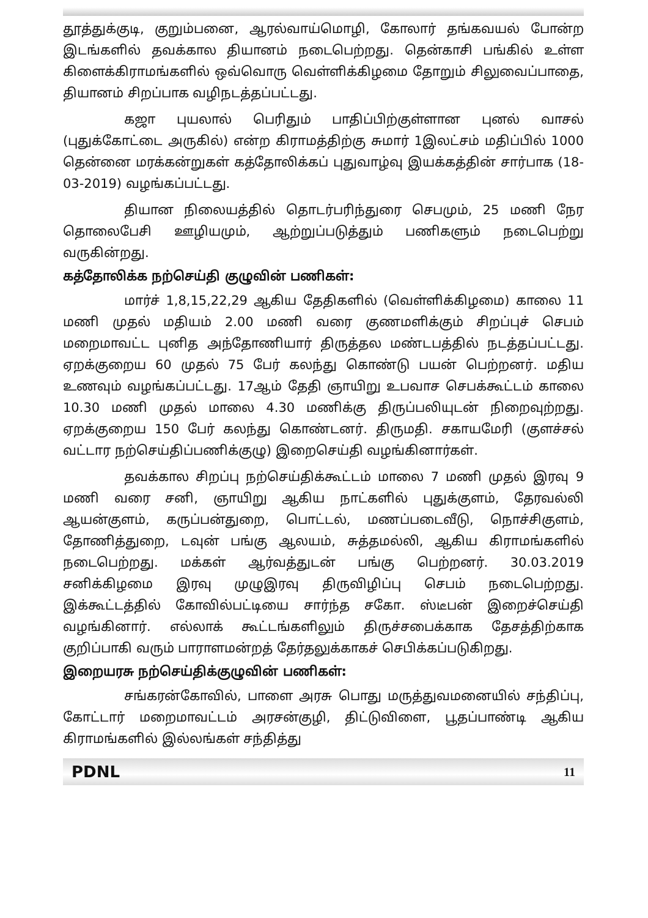தூத்துக்குடி, குறும்பனை, ஆரல்வாய்மொழி, கோலார் தங்கவயல் போன்ற இடங்களில் தவக்கால தியானம் நடைபெற்றது. தென்காசி பங்கில் உள்ள கிளைக்கிராமங்களில் ஒவ்வொரு வெள்ளிக்கிழமை தோறும் சிலுவைப்பாதை, தியானம் சிறப்பாக வழிநடத்தப்பட்டது.
கஜா புயலால் பெரிதும் பாதிப்பிற்குள்ளான புனல் வாசல் (புதுக்கோட்டை அருகில்) என்ற கிராமத்திற்கு சுமார் 1இலட்சம் மதிப்பில் 1000 தென்னை மரக்கன்றுகள் கத்தோலிக்கப் புதுவாழ்வு இயக்கத்தின் சார்பாக (18-03-2019) வழங்கப்பட்டது.
தியான நிலையத்தில் தொடர்பரிந்துரை செபமும், 25 மணி நேர தொலைபேசி ஊழியமும், ஆற்றுப்படுத்தும் பணிகளும் நடைபெற்று வருகின்றது.
கத்தோலிக்க நற்செய்தி குழுவின் பணிகள்:
மார்ச் 1,8,15,22,29 ஆகிய தேதிகளில் (வெள்ளிக்கிழமை) காலை 11 மணி முதல் மதியம் 2.00 மணி வரை குணமளிக்கும் சிறப்புச் செபம் மறைமாவட்ட புனித அந்தோணியார் திருத்தல மண்டபத்தில் நடத்தப்பட்டது. ஏறக்குறைய 60 முதல் 75 பேர் கலந்து கொண்டு பயன் பெற்றனர். மதிய உணவும் வழங்கப்பட்டது. 17ஆம் தேதி ஞாயிறு உபவாச செபக்கூட்டம் காலை 10.30 மணி முதல் மாலை 4.30 மணிக்கு திருப்பலியுடன் நிறைவுற்றது. ஏறக்குறைய 150 பேர் கலந்து கொண்டனர். திருமதி. சகாயமேரி (குளச்சல் வட்டார நற்செய்திப்பணிக்குழு) இறைசெய்தி வழங்கினார்கள்.
தவக்கால சிறப்பு நற்செய்திக்கூட்டம் மாலை 7 மணி முதல் இரவு 9 மணி வரை சனி, ஞாயிறு ஆகிய நாட்களில் புதுக்குளம், தேரவல்லி ஆயன்குளம், கருப்பன்துறை, பொட்டல், மணப்படைவீடு, நொச்சிகுளம், தோணித்துறை, டவுன் பங்கு ஆலயம், சுத்தமல்லி, ஆகிய கிராமங்களில் நடைபெற்றது. மக்கள் ஆர்வத்துடன் பங்கு பெற்றனர். 30.03.2019 சனிக்கிழமை இரவு முழுஇரவு திருவிழிப்பு செபம் நடைபெற்றது. இக்கூட்டத்தில் கோவில்பட்டியை சார்ந்த சகோ. ஸ்டீபன் இறைச்செய்தி வழங்கினார். எல்லாக் கூட்டங்களிலும் திருச்சபைக்காக தேசத்திற்காக குறிப்பாகி வரும் பாராளமன்றத் தேர்தலுக்காகச் செபிக்கப்படுகிறது.
இறையரசு நற்செய்திக்குழுவின் பணிகள்:
சங்கரன்கோவில், பாளை அரசு பொது மருத்துவமனையில் சந்திப்பு, கோட்டார் மறைமாவட்டம் அரசன்குழி, திட்டுவிளை, பூதப்பாண்டி ஆகிய கிராமங்களில் இல்லங்கள் சந்தித்து
PDNL 11